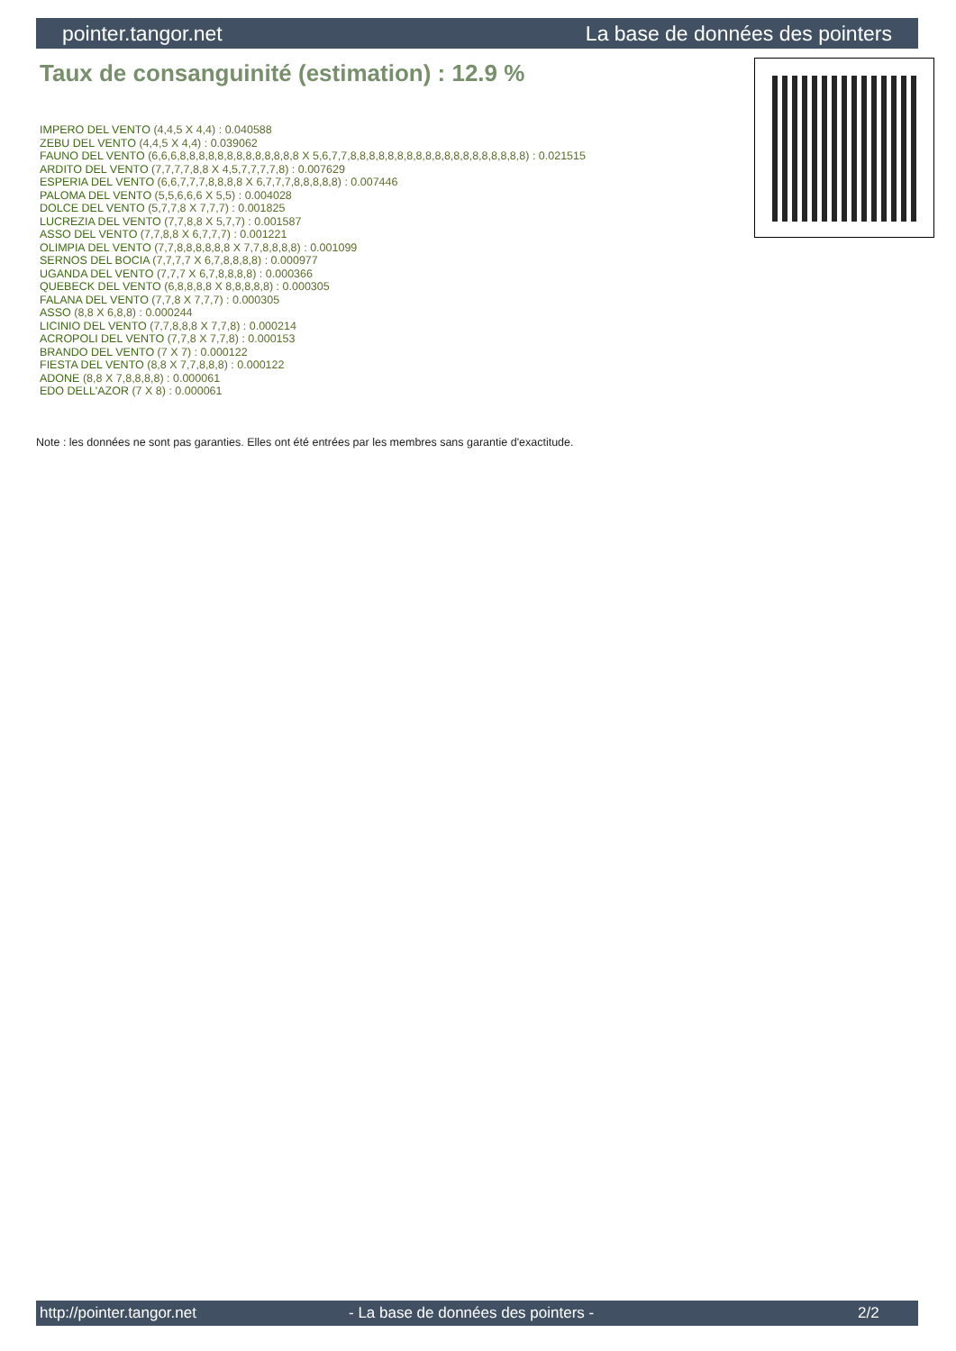pointer.tangor.net La base de données des pointers
Taux de consanguinité (estimation) : 12.9 %
IMPERO DEL VENTO (4,4,5 X 4,4) : 0.040588
ZEBU DEL VENTO (4,4,5 X 4,4) : 0.039062
FAUNO DEL VENTO (6,6,6,8,8,8,8,8,8,8,8,8,8,8,8,8 X 5,6,7,7,8,8,8,8,8,8,8,8,8,8,8,8,8,8,8,8,8,8,8) : 0.021515
ARDITO DEL VENTO (7,7,7,7,8,8 X 4,5,7,7,7,7,8) : 0.007629
ESPERIA DEL VENTO (6,6,7,7,7,8,8,8,8 X 6,7,7,7,8,8,8,8,8) : 0.007446
PALOMA DEL VENTO (5,5,6,6,6 X 5,5) : 0.004028
DOLCE DEL VENTO (5,7,7,8 X 7,7,7) : 0.001825
LUCREZIA DEL VENTO (7,7,8,8 X 5,7,7) : 0.001587
ASSO DEL VENTO (7,7,8,8 X 6,7,7,7) : 0.001221
OLIMPIA DEL VENTO (7,7,8,8,8,8,8,8 X 7,7,8,8,8,8) : 0.001099
SERNOS DEL BOCIA (7,7,7,7 X 6,7,8,8,8,8) : 0.000977
UGANDA DEL VENTO (7,7,7 X 6,7,8,8,8,8) : 0.000366
QUEBECK DEL VENTO (6,8,8,8,8 X 8,8,8,8,8) : 0.000305
FALANA DEL VENTO (7,7,8 X 7,7,7) : 0.000305
ASSO (8,8 X 6,8,8) : 0.000244
LICINIO DEL VENTO (7,7,8,8,8 X 7,7,8) : 0.000214
ACROPOLI DEL VENTO (7,7,8 X 7,7,8) : 0.000153
BRANDO DEL VENTO (7 X 7) : 0.000122
FIESTA DEL VENTO (8,8 X 7,7,8,8,8) : 0.000122
ADONE (8,8 X 7,8,8,8,8) : 0.000061
EDO DELL'AZOR (7 X 8) : 0.000061
Note : les données ne sont pas garanties. Elles ont été entrées par les membres sans garantie d'exactitude.
http://pointer.tangor.net - La base de données des pointers - 2/2